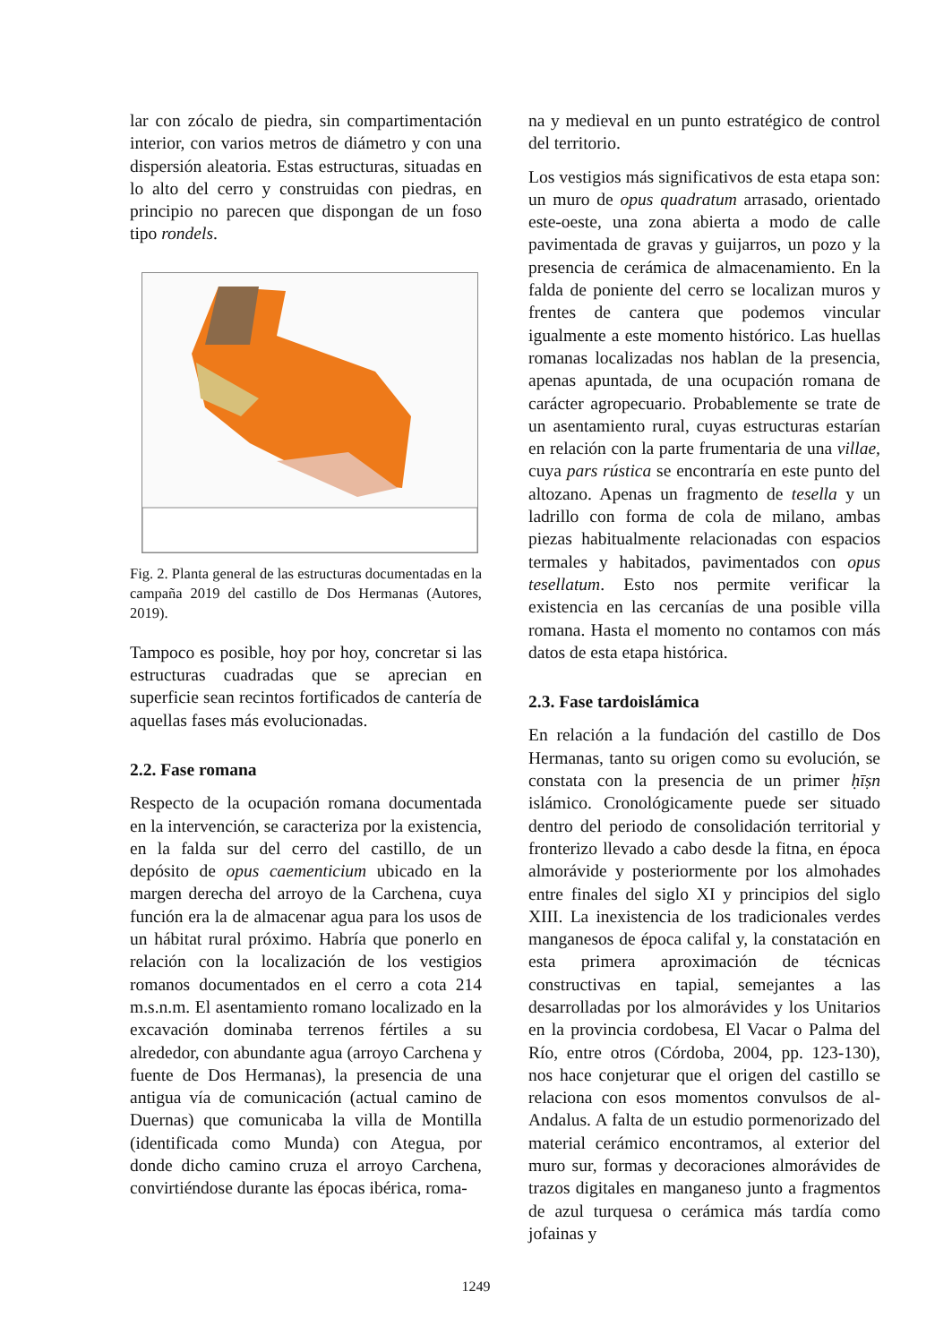lar con zócalo de piedra, sin compartimentación interior, con varios metros de diámetro y con una dispersión aleatoria. Estas estructuras, situadas en lo alto del cerro y construidas con piedras, en principio no parecen que dispongan de un foso tipo rondels.
Fig. 2. Planta general de las estructuras documentadas en la campaña 2019 del castillo de Dos Hermanas (Autores, 2019).
Tampoco es posible, hoy por hoy, concretar si las estructuras cuadradas que se aprecian en superficie sean recintos fortificados de cantería de aquellas fases más evolucionadas.
2.2. Fase romana
Respecto de la ocupación romana documentada en la intervención, se caracteriza por la existencia, en la falda sur del cerro del castillo, de un depósito de opus caementicium ubicado en la margen derecha del arroyo de la Carchena, cuya función era la de almacenar agua para los usos de un hábitat rural próximo. Habría que ponerlo en relación con la localización de los vestigios romanos documentados en el cerro a cota 214 m.s.n.m. El asentamiento romano localizado en la excavación dominaba terrenos fértiles a su alrededor, con abundante agua (arroyo Carchena y fuente de Dos Hermanas), la presencia de una antigua vía de comunicación (actual camino de Duernas) que comunicaba la villa de Montilla (identificada como Munda) con Ategua, por donde dicho camino cruza el arroyo Carchena, convirtiéndose durante las épocas ibérica, roma-
na y medieval en un punto estratégico de control del territorio.
Los vestigios más significativos de esta etapa son: un muro de opus quadratum arrasado, orientado este-oeste, una zona abierta a modo de calle pavimentada de gravas y guijarros, un pozo y la presencia de cerámica de almacenamiento. En la falda de poniente del cerro se localizan muros y frentes de cantera que podemos vincular igualmente a este momento histórico. Las huellas romanas localizadas nos hablan de la presencia, apenas apuntada, de una ocupación romana de carácter agropecuario. Probablemente se trate de un asentamiento rural, cuyas estructuras estarían en relación con la parte frumentaria de una villae, cuya pars rústica se encontraría en este punto del altozano. Apenas un fragmento de tesella y un ladrillo con forma de cola de milano, ambas piezas habitualmente relacionadas con espacios termales y habitados, pavimentados con opus tesellatum. Esto nos permite verificar la existencia en las cercanías de una posible villa romana. Hasta el momento no contamos con más datos de esta etapa histórica.
2.3. Fase tardoislámica
En relación a la fundación del castillo de Dos Hermanas, tanto su origen como su evolución, se constata con la presencia de un primer ḥīṣn islámico. Cronológicamente puede ser situado dentro del periodo de consolidación territorial y fronterizo llevado a cabo desde la fitna, en época almorávide y posteriormente por los almohades entre finales del siglo XI y principios del siglo XIII. La inexistencia de los tradicionales verdes manganesos de época califal y, la constatación en esta primera aproximación de técnicas constructivas en tapial, semejantes a las desarrolladas por los almorávides y los Unitarios en la provincia cordobesa, El Vacar o Palma del Río, entre otros (Córdoba, 2004, pp. 123-130), nos hace conjeturar que el origen del castillo se relaciona con esos momentos convulsos de al-Andalus. A falta de un estudio pormenorizado del material cerámico encontramos, al exterior del muro sur, formas y decoraciones almorávides de trazos digitales en manganeso junto a fragmentos de azul turquesa o cerámica más tardía como jofainas y
1249